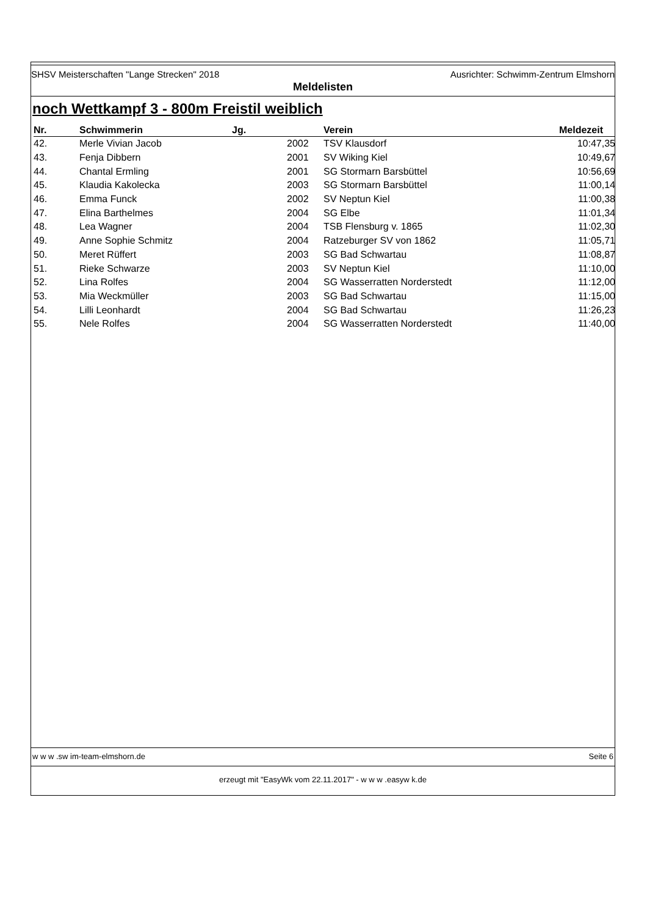SHSV Meisterschaften "Lange Strecken" 2018 Ausrichter: Schwimm-Zentrum Elmshorn
Meldelisten
noch Wettkampf 3 - 800m Freistil weiblich
| Nr. | Schwimmerin | Jg. | | Verein | Meldezeit |
| --- | --- | --- | --- | --- | --- |
| 42. | Merle Vivian Jacob | | 2002 | TSV Klausdorf | 10:47,35 |
| 43. | Fenja Dibbern | | 2001 | SV Wiking Kiel | 10:49,67 |
| 44. | Chantal Ermling | | 2001 | SG Stormarn Barsbüttel | 10:56,69 |
| 45. | Klaudia Kakolecka | | 2003 | SG Stormarn Barsbüttel | 11:00,14 |
| 46. | Emma Funck | | 2002 | SV Neptun Kiel | 11:00,38 |
| 47. | Elina Barthelmes | | 2004 | SG Elbe | 11:01,34 |
| 48. | Lea Wagner | | 2004 | TSB Flensburg v. 1865 | 11:02,30 |
| 49. | Anne Sophie Schmitz | | 2004 | Ratzeburger SV von 1862 | 11:05,71 |
| 50. | Meret Rüffert | | 2003 | SG Bad Schwartau | 11:08,87 |
| 51. | Rieke Schwarze | | 2003 | SV Neptun Kiel | 11:10,00 |
| 52. | Lina Rolfes | | 2004 | SG Wasserratten Norderstedt | 11:12,00 |
| 53. | Mia Weckmüller | | 2003 | SG Bad Schwartau | 11:15,00 |
| 54. | Lilli Leonhardt | | 2004 | SG Bad Schwartau | 11:26,23 |
| 55. | Nele Rolfes | | 2004 | SG Wasserratten Norderstedt | 11:40,00 |
w w w .sw im-team-elmshorn.de Seite 6
erzeugt mit "EasyWk vom 22.11.2017" - w w w .easyw k.de